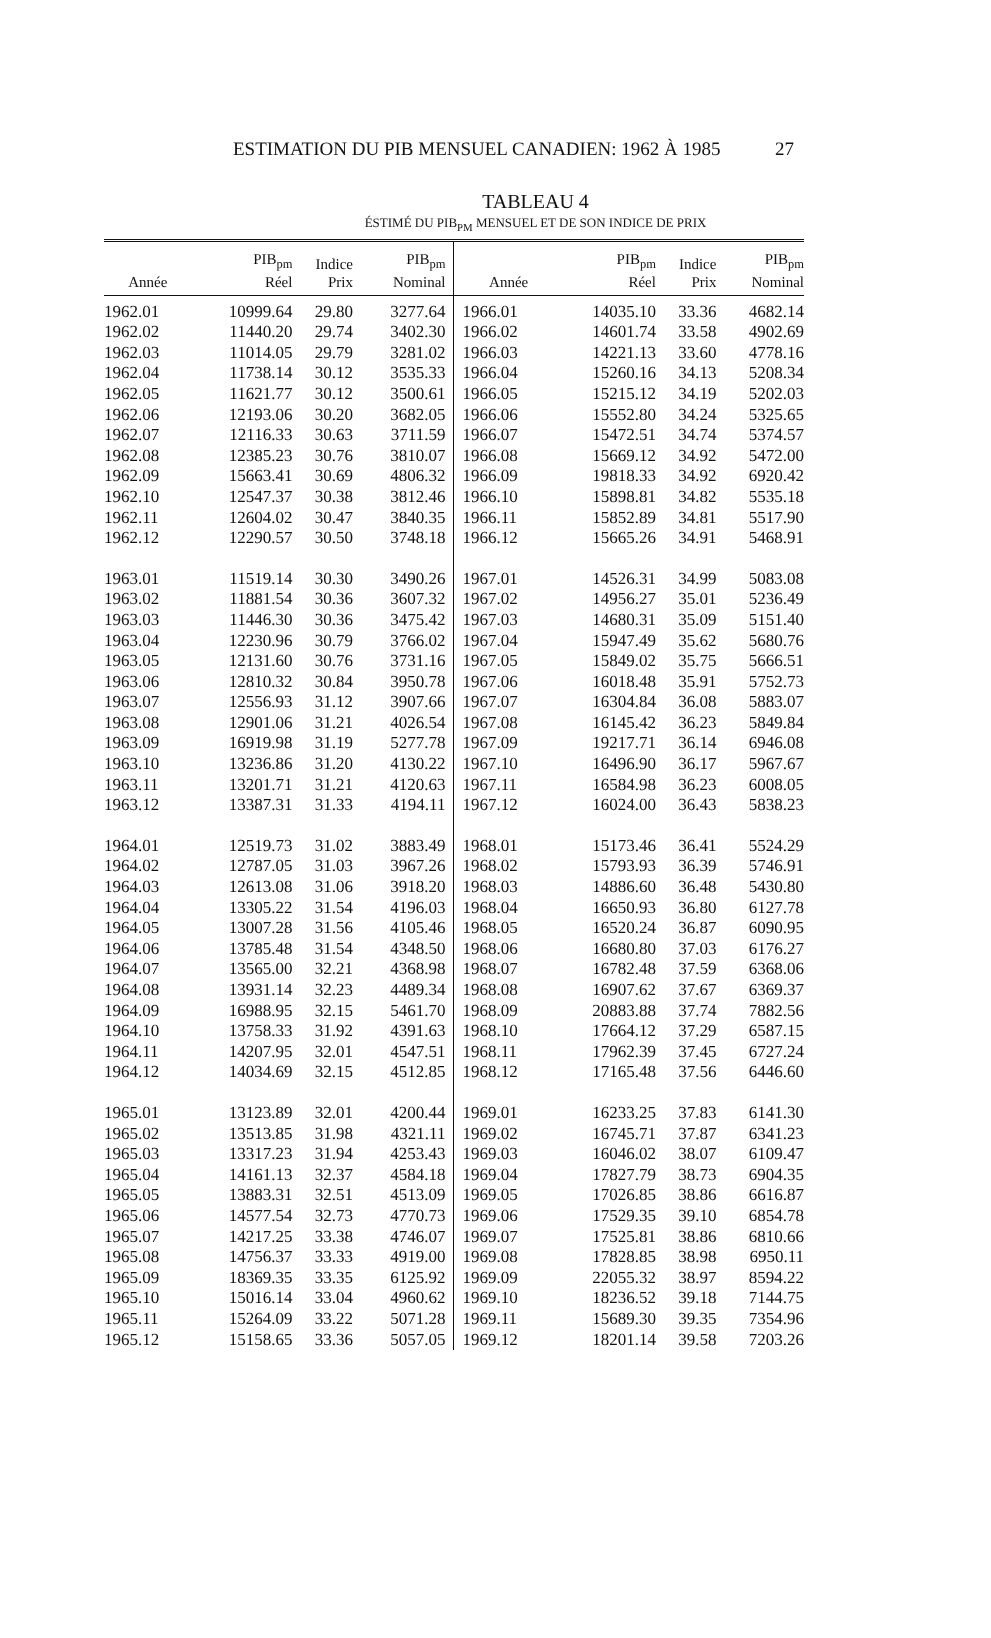ESTIMATION DU PIB MENSUEL CANADIEN: 1962 À 1985 27
TABLEAU 4
ÉSTIMÉ DU PIB<sub>PM</sub> MENSUEL ET DE SON INDICE DE PRIX
| Année | PIB<sub>pm</sub> Réel | Indice Prix | PIB<sub>pm</sub> Nominal | Année | PIB<sub>pm</sub> Réel | Indice Prix | PIB<sub>pm</sub> Nominal |
| --- | --- | --- | --- | --- | --- | --- | --- |
| 1962.01 | 10999.64 | 29.80 | 3277.64 | 1966.01 | 14035.10 | 33.36 | 4682.14 |
| 1962.02 | 11440.20 | 29.74 | 3402.30 | 1966.02 | 14601.74 | 33.58 | 4902.69 |
| 1962.03 | 11014.05 | 29.79 | 3281.02 | 1966.03 | 14221.13 | 33.60 | 4778.16 |
| 1962.04 | 11738.14 | 30.12 | 3535.33 | 1966.04 | 15260.16 | 34.13 | 5208.34 |
| 1962.05 | 11621.77 | 30.12 | 3500.61 | 1966.05 | 15215.12 | 34.19 | 5202.03 |
| 1962.06 | 12193.06 | 30.20 | 3682.05 | 1966.06 | 15552.80 | 34.24 | 5325.65 |
| 1962.07 | 12116.33 | 30.63 | 3711.59 | 1966.07 | 15472.51 | 34.74 | 5374.57 |
| 1962.08 | 12385.23 | 30.76 | 3810.07 | 1966.08 | 15669.12 | 34.92 | 5472.00 |
| 1962.09 | 15663.41 | 30.69 | 4806.32 | 1966.09 | 19818.33 | 34.92 | 6920.42 |
| 1962.10 | 12547.37 | 30.38 | 3812.46 | 1966.10 | 15898.81 | 34.82 | 5535.18 |
| 1962.11 | 12604.02 | 30.47 | 3840.35 | 1966.11 | 15852.89 | 34.81 | 5517.90 |
| 1962.12 | 12290.57 | 30.50 | 3748.18 | 1966.12 | 15665.26 | 34.91 | 5468.91 |
| 1963.01 | 11519.14 | 30.30 | 3490.26 | 1967.01 | 14526.31 | 34.99 | 5083.08 |
| 1963.02 | 11881.54 | 30.36 | 3607.32 | 1967.02 | 14956.27 | 35.01 | 5236.49 |
| 1963.03 | 11446.30 | 30.36 | 3475.42 | 1967.03 | 14680.31 | 35.09 | 5151.40 |
| 1963.04 | 12230.96 | 30.79 | 3766.02 | 1967.04 | 15947.49 | 35.62 | 5680.76 |
| 1963.05 | 12131.60 | 30.76 | 3731.16 | 1967.05 | 15849.02 | 35.75 | 5666.51 |
| 1963.06 | 12810.32 | 30.84 | 3950.78 | 1967.06 | 16018.48 | 35.91 | 5752.73 |
| 1963.07 | 12556.93 | 31.12 | 3907.66 | 1967.07 | 16304.84 | 36.08 | 5883.07 |
| 1963.08 | 12901.06 | 31.21 | 4026.54 | 1967.08 | 16145.42 | 36.23 | 5849.84 |
| 1963.09 | 16919.98 | 31.19 | 5277.78 | 1967.09 | 19217.71 | 36.14 | 6946.08 |
| 1963.10 | 13236.86 | 31.20 | 4130.22 | 1967.10 | 16496.90 | 36.17 | 5967.67 |
| 1963.11 | 13201.71 | 31.21 | 4120.63 | 1967.11 | 16584.98 | 36.23 | 6008.05 |
| 1963.12 | 13387.31 | 31.33 | 4194.11 | 1967.12 | 16024.00 | 36.43 | 5838.23 |
| 1964.01 | 12519.73 | 31.02 | 3883.49 | 1968.01 | 15173.46 | 36.41 | 5524.29 |
| 1964.02 | 12787.05 | 31.03 | 3967.26 | 1968.02 | 15793.93 | 36.39 | 5746.91 |
| 1964.03 | 12613.08 | 31.06 | 3918.20 | 1968.03 | 14886.60 | 36.48 | 5430.80 |
| 1964.04 | 13305.22 | 31.54 | 4196.03 | 1968.04 | 16650.93 | 36.80 | 6127.78 |
| 1964.05 | 13007.28 | 31.56 | 4105.46 | 1968.05 | 16520.24 | 36.87 | 6090.95 |
| 1964.06 | 13785.48 | 31.54 | 4348.50 | 1968.06 | 16680.80 | 37.03 | 6176.27 |
| 1964.07 | 13565.00 | 32.21 | 4368.98 | 1968.07 | 16782.48 | 37.59 | 6368.06 |
| 1964.08 | 13931.14 | 32.23 | 4489.34 | 1968.08 | 16907.62 | 37.67 | 6369.37 |
| 1964.09 | 16988.95 | 32.15 | 5461.70 | 1968.09 | 20883.88 | 37.74 | 7882.56 |
| 1964.10 | 13758.33 | 31.92 | 4391.63 | 1968.10 | 17664.12 | 37.29 | 6587.15 |
| 1964.11 | 14207.95 | 32.01 | 4547.51 | 1968.11 | 17962.39 | 37.45 | 6727.24 |
| 1964.12 | 14034.69 | 32.15 | 4512.85 | 1968.12 | 17165.48 | 37.56 | 6446.60 |
| 1965.01 | 13123.89 | 32.01 | 4200.44 | 1969.01 | 16233.25 | 37.83 | 6141.30 |
| 1965.02 | 13513.85 | 31.98 | 4321.11 | 1969.02 | 16745.71 | 37.87 | 6341.23 |
| 1965.03 | 13317.23 | 31.94 | 4253.43 | 1969.03 | 16046.02 | 38.07 | 6109.47 |
| 1965.04 | 14161.13 | 32.37 | 4584.18 | 1969.04 | 17827.79 | 38.73 | 6904.35 |
| 1965.05 | 13883.31 | 32.51 | 4513.09 | 1969.05 | 17026.85 | 38.86 | 6616.87 |
| 1965.06 | 14577.54 | 32.73 | 4770.73 | 1969.06 | 17529.35 | 39.10 | 6854.78 |
| 1965.07 | 14217.25 | 33.38 | 4746.07 | 1969.07 | 17525.81 | 38.86 | 6810.66 |
| 1965.08 | 14756.37 | 33.33 | 4919.00 | 1969.08 | 17828.85 | 38.98 | 6950.11 |
| 1965.09 | 18369.35 | 33.35 | 6125.92 | 1969.09 | 22055.32 | 38.97 | 8594.22 |
| 1965.10 | 15016.14 | 33.04 | 4960.62 | 1969.10 | 18236.52 | 39.18 | 7144.75 |
| 1965.11 | 15264.09 | 33.22 | 5071.28 | 1969.11 | 15689.30 | 39.35 | 7354.96 |
| 1965.12 | 15158.65 | 33.36 | 5057.05 | 1969.12 | 18201.14 | 39.58 | 7203.26 |